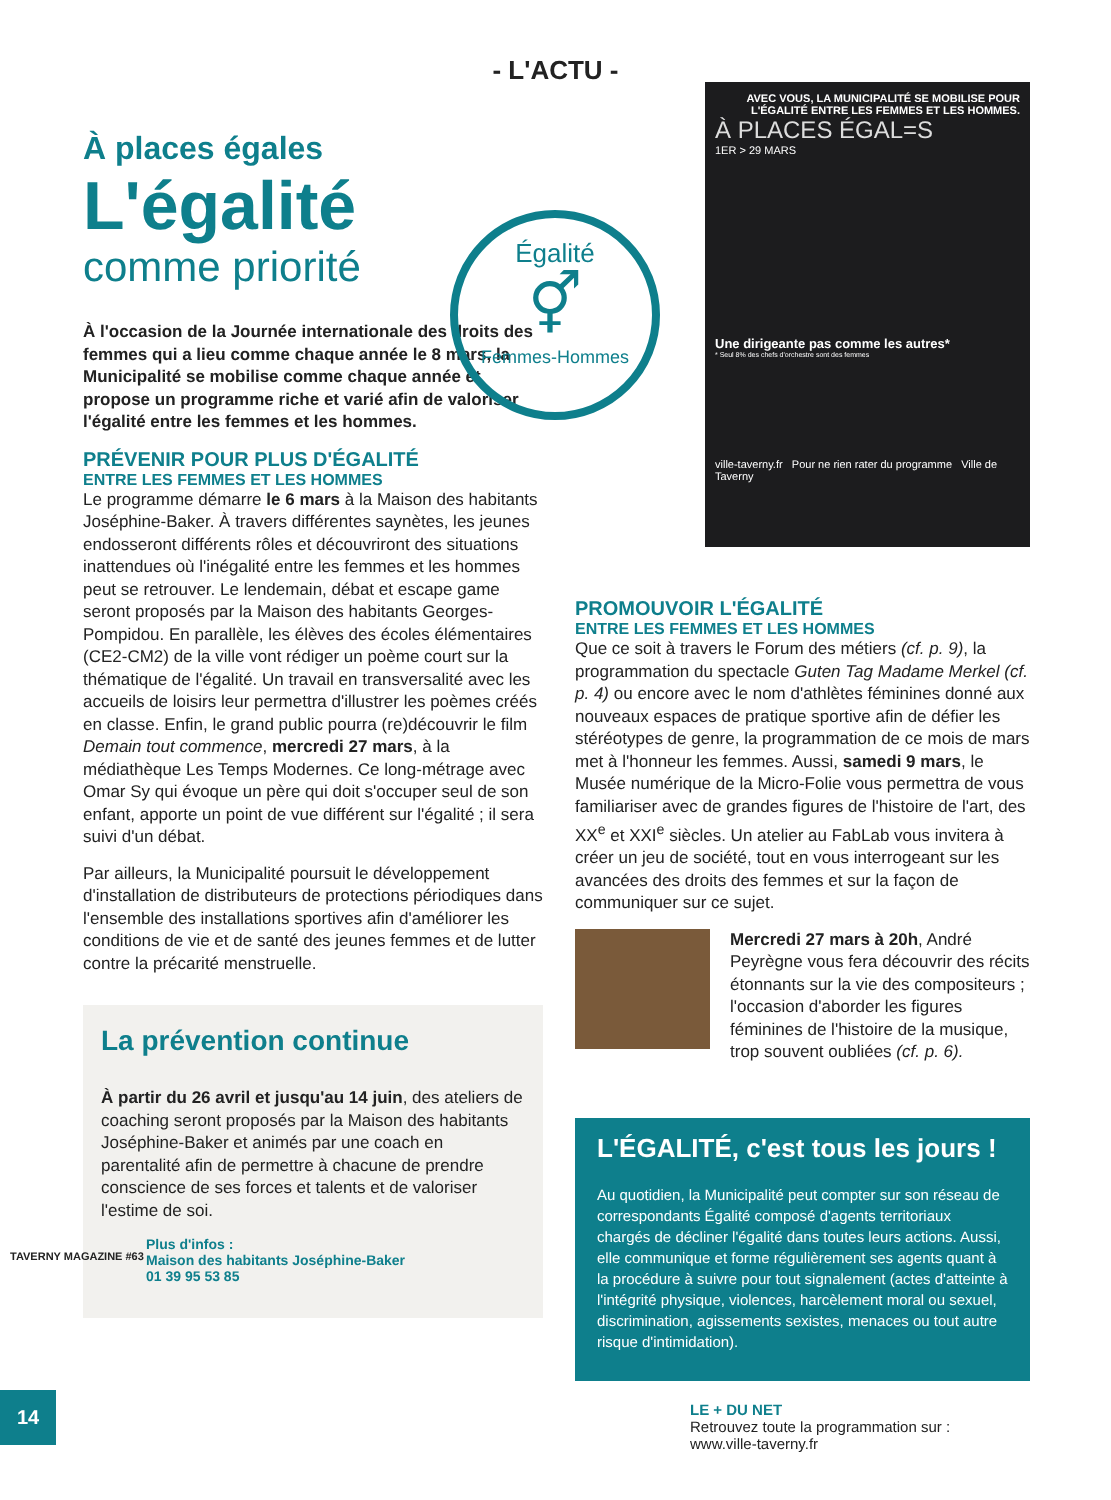- L'ACTU -
À places égales
L'égalité
comme priorité
À l'occasion de la Journée internationale des droits des femmes qui a lieu comme chaque année le 8 mars, la Municipalité se mobilise comme chaque année et propose un programme riche et varié afin de valoriser l'égalité entre les femmes et les hommes.
PRÉVENIR POUR PLUS D'ÉGALITÉ
ENTRE LES FEMMES ET LES HOMMES
Le programme démarre le 6 mars à la Maison des habitants Joséphine-Baker. À travers différentes saynètes, les jeunes endosseront différents rôles et découvriront des situations inattendues où l'inégalité entre les femmes et les hommes peut se retrouver. Le lendemain, débat et escape game seront proposés par la Maison des habitants Georges-Pompidou. En parallèle, les élèves des écoles élémentaires (CE2-CM2) de la ville vont rédiger un poème court sur la thématique de l'égalité. Un travail en transversalité avec les accueils de loisirs leur permettra d'illustrer les poèmes créés en classe. Enfin, le grand public pourra (re)découvrir le film Demain tout commence, mercredi 27 mars, à la médiathèque Les Temps Modernes. Ce long-métrage avec Omar Sy qui évoque un père qui doit s'occuper seul de son enfant, apporte un point de vue différent sur l'égalité ; il sera suivi d'un débat.
Par ailleurs, la Municipalité poursuit le développement d'installation de distributeurs de protections périodiques dans l'ensemble des installations sportives afin d'améliorer les conditions de vie et de santé des jeunes femmes et de lutter contre la précarité menstruelle.
La prévention continue
À partir du 26 avril et jusqu'au 14 juin, des ateliers de coaching seront proposés par la Maison des habitants Joséphine-Baker et animés par une coach en parentalité afin de permettre à chacune de prendre conscience de ses forces et talents et de valoriser l'estime de soi.
Plus d'infos :
Maison des habitants Joséphine-Baker
01 39 95 53 85
Égalité
⚥
Femmes-Hommes
AVEC VOUS, LA MUNICIPALITÉ SE MOBILISE POUR L'ÉGALITÉ ENTRE LES FEMMES ET LES HOMMES.
À PLACES ÉGAL=S
1ER > 29 MARS
Une dirigeante pas comme les autres*
* Seul 8% des chefs d'orchestre sont des femmes
ville-taverny.fr Pour ne rien rater du programme Ville de Taverny
PROMOUVOIR L'ÉGALITÉ
ENTRE LES FEMMES ET LES HOMMES
Que ce soit à travers le Forum des métiers (cf. p. 9), la programmation du spectacle Guten Tag Madame Merkel (cf. p. 4) ou encore avec le nom d'athlètes féminines donné aux nouveaux espaces de pratique sportive afin de défier les stéréotypes de genre, la programmation de ce mois de mars met à l'honneur les femmes. Aussi, samedi 9 mars, le Musée numérique de la Micro-Folie vous permettra de vous familiariser avec de grandes figures de l'histoire de l'art, des XX<sup>e</sup> et XXI<sup>e</sup> siècles. Un atelier au FabLab vous invitera à créer un jeu de société, tout en vous interrogeant sur les avancées des droits des femmes et sur la façon de communiquer sur ce sujet.
Mercredi 27 mars à 20h, André Peyrègne vous fera découvrir des récits étonnants sur la vie des compositeurs ; l'occasion d'aborder les figures féminines de l'histoire de la musique, trop souvent oubliées (cf. p. 6).
L'ÉGALITÉ, c'est tous les jours !
Au quotidien, la Municipalité peut compter sur son réseau de correspondants Égalité composé d'agents territoriaux chargés de décliner l'égalité dans toutes leurs actions. Aussi, elle communique et forme régulièrement ses agents quant à la procédure à suivre pour tout signalement (actes d'atteinte à l'intégrité physique, violences, harcèlement moral ou sexuel, discrimination, agissements sexistes, menaces ou tout autre risque d'intimidation).
LE + DU NET
Retrouvez toute la programmation sur :
www.ville-taverny.fr
TAVERNY MAGAZINE #63
14